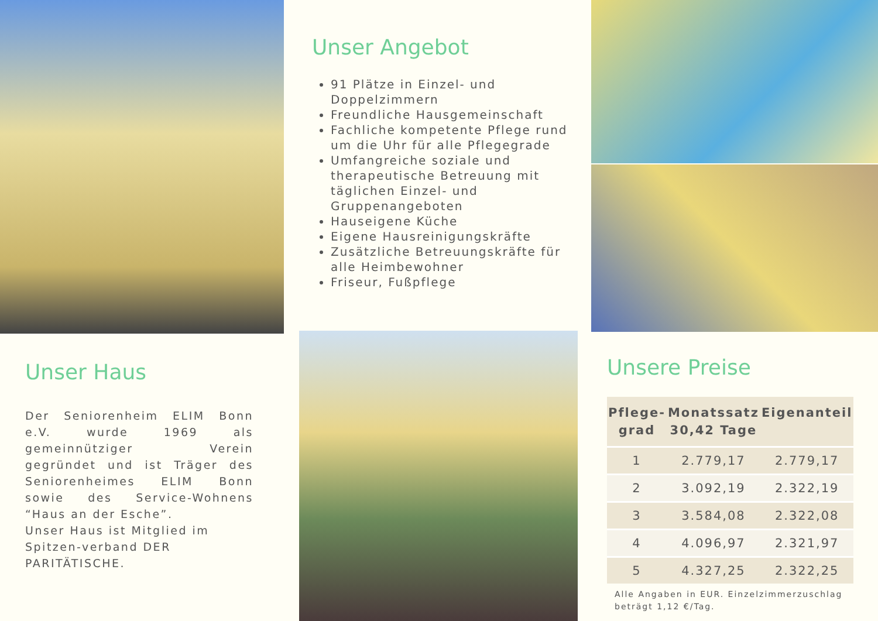Unser Haus
Der Seniorenheim ELIM Bonn e.V. wurde 1969 als gemeinnütziger Verein gegründet und ist Träger des Seniorenheimes ELIM Bonn sowie des Service-Wohnens “Haus an der Esche”.
Unser Haus ist Mitglied im Spitzen-verband DER PARITÄTISCHE.
Unser Angebot
91 Plätze in Einzel- und Doppelzimmern
Freundliche Hausgemeinschaft
Fachliche kompetente Pflege rund um die Uhr für alle Pflegegrade
Umfangreiche soziale und therapeutische Betreuung mit täglichen Einzel- und Gruppenangeboten
Hauseigene Küche
Eigene Hausreinigungskräfte
Zusätzliche Betreuungskräfte für alle Heimbewohner
Friseur, Fußpflege
Unsere Preise
| Pflege- grad | Monatssatz 30,42 Tage | Eigenanteil |
| --- | --- | --- |
| 1 | 2.779,17 | 2.779,17 |
| 2 | 3.092,19 | 2.322,19 |
| 3 | 3.584,08 | 2.322,08 |
| 4 | 4.096,97 | 2.321,97 |
| 5 | 4.327,25 | 2.322,25 |
Alle Angaben in EUR. Einzelzimmerzuschlag beträgt 1,12 €/Tag.